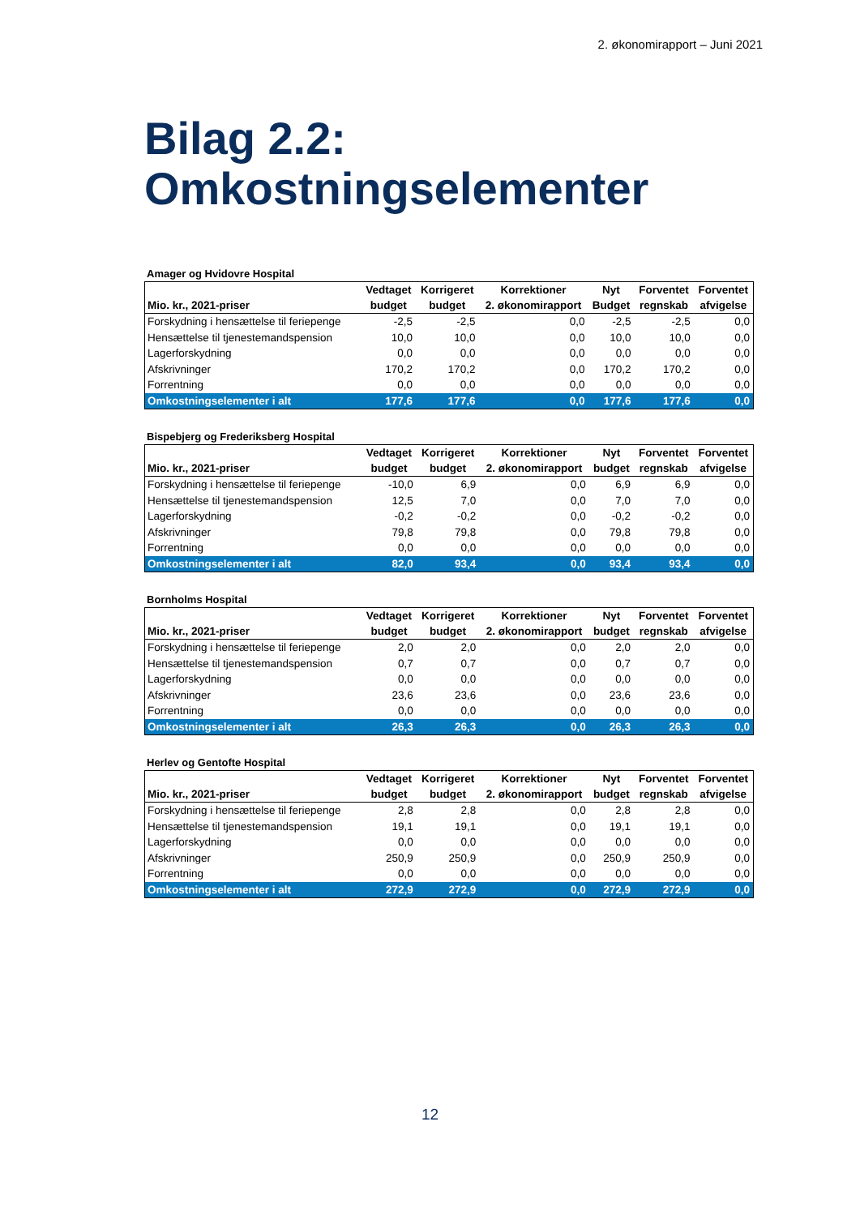2. økonomirapport – Juni 2021
Bilag 2.2:
Omkostningselementer
Amager og Hvidovre Hospital
| | Vedtaget | Korrigeret | Korrektioner | Nyt | Forventet | Forventet |
| --- | --- | --- | --- | --- | --- | --- |
| Mio. kr., 2021-priser | budget | budget | 2. økonomirapport | Budget | regnskab | afvigelse |
| Forskydning i hensættelse til feriepenge | -2,5 | -2,5 | 0,0 | -2,5 | -2,5 | 0,0 |
| Hensættelse til tjenestemandspension | 10,0 | 10,0 | 0,0 | 10,0 | 10,0 | 0,0 |
| Lagerforskydning | 0,0 | 0,0 | 0,0 | 0,0 | 0,0 | 0,0 |
| Afskrivninger | 170,2 | 170,2 | 0,0 | 170,2 | 170,2 | 0,0 |
| Forrentning | 0,0 | 0,0 | 0,0 | 0,0 | 0,0 | 0,0 |
| Omkostningselementer i alt | 177,6 | 177,6 | 0,0 | 177,6 | 177,6 | 0,0 |
Bispebjerg og Frederiksberg Hospital
| | Vedtaget | Korrigeret | Korrektioner | Nyt | Forventet | Forventet |
| --- | --- | --- | --- | --- | --- | --- |
| Mio. kr., 2021-priser | budget | budget | 2. økonomirapport | budget | regnskab | afvigelse |
| Forskydning i hensættelse til feriepenge | -10,0 | 6,9 | 0,0 | 6,9 | 6,9 | 0,0 |
| Hensættelse til tjenestemandspension | 12,5 | 7,0 | 0,0 | 7,0 | 7,0 | 0,0 |
| Lagerforskydning | -0,2 | -0,2 | 0,0 | -0,2 | -0,2 | 0,0 |
| Afskrivninger | 79,8 | 79,8 | 0,0 | 79,8 | 79,8 | 0,0 |
| Forrentning | 0,0 | 0,0 | 0,0 | 0,0 | 0,0 | 0,0 |
| Omkostningselementer i alt | 82,0 | 93,4 | 0,0 | 93,4 | 93,4 | 0,0 |
Bornholms Hospital
| | Vedtaget | Korrigeret | Korrektioner | Nyt | Forventet | Forventet |
| --- | --- | --- | --- | --- | --- | --- |
| Mio. kr., 2021-priser | budget | budget | 2. økonomirapport | budget | regnskab | afvigelse |
| Forskydning i hensættelse til feriepenge | 2,0 | 2,0 | 0,0 | 2,0 | 2,0 | 0,0 |
| Hensættelse til tjenestemandspension | 0,7 | 0,7 | 0,0 | 0,7 | 0,7 | 0,0 |
| Lagerforskydning | 0,0 | 0,0 | 0,0 | 0,0 | 0,0 | 0,0 |
| Afskrivninger | 23,6 | 23,6 | 0,0 | 23,6 | 23,6 | 0,0 |
| Forrentning | 0,0 | 0,0 | 0,0 | 0,0 | 0,0 | 0,0 |
| Omkostningselementer i alt | 26,3 | 26,3 | 0,0 | 26,3 | 26,3 | 0,0 |
Herlev og Gentofte Hospital
| | Vedtaget | Korrigeret | Korrektioner | Nyt | Forventet | Forventet |
| --- | --- | --- | --- | --- | --- | --- |
| Mio. kr., 2021-priser | budget | budget | 2. økonomirapport | budget | regnskab | afvigelse |
| Forskydning i hensættelse til feriepenge | 2,8 | 2,8 | 0,0 | 2,8 | 2,8 | 0,0 |
| Hensættelse til tjenestemandspension | 19,1 | 19,1 | 0,0 | 19,1 | 19,1 | 0,0 |
| Lagerforskydning | 0,0 | 0,0 | 0,0 | 0,0 | 0,0 | 0,0 |
| Afskrivninger | 250,9 | 250,9 | 0,0 | 250,9 | 250,9 | 0,0 |
| Forrentning | 0,0 | 0,0 | 0,0 | 0,0 | 0,0 | 0,0 |
| Omkostningselementer i alt | 272,9 | 272,9 | 0,0 | 272,9 | 272,9 | 0,0 |
12